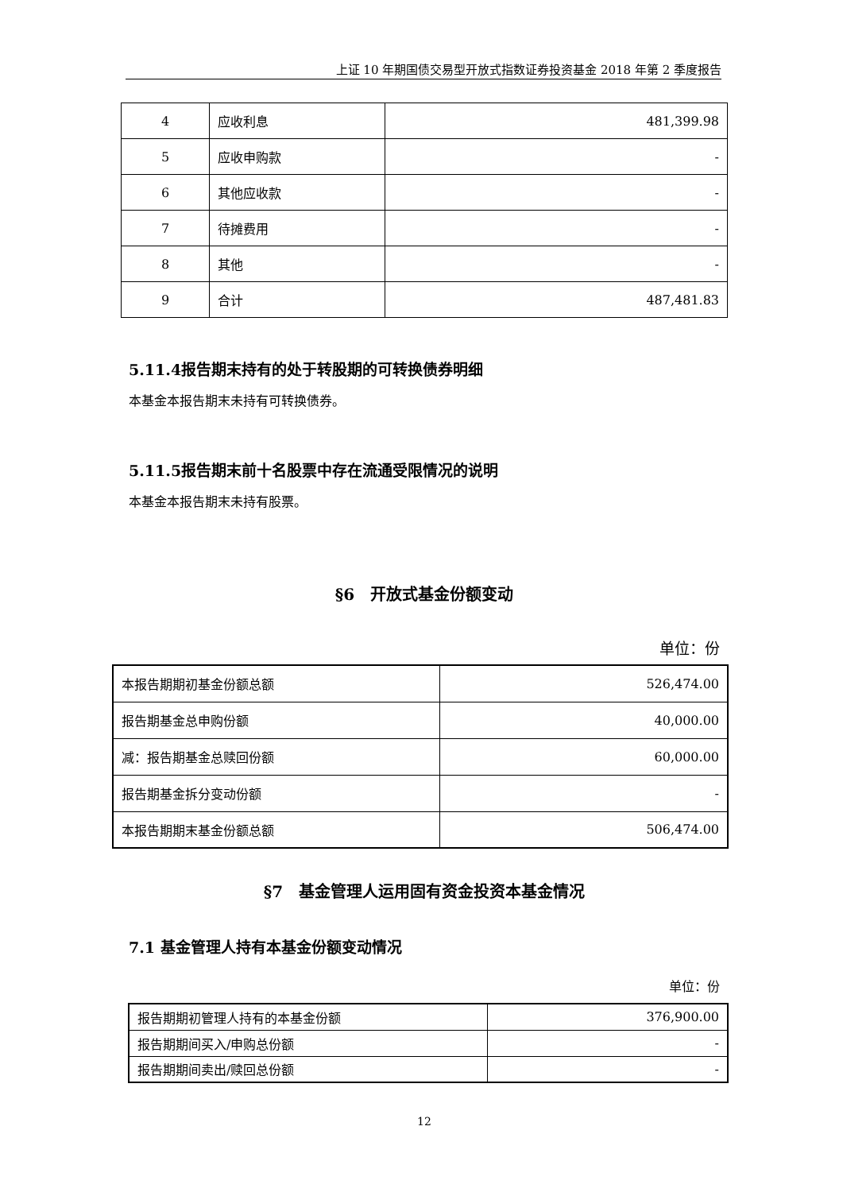上证 10 年期国债交易型开放式指数证券投资基金 2018 年第 2 季度报告
| 4 | 应收利息 | 481,399.98 |
| 5 | 应收申购款 | - |
| 6 | 其他应收款 | - |
| 7 | 待摊费用 | - |
| 8 | 其他 | - |
| 9 | 合计 | 487,481.83 |
5.11.4报告期末持有的处于转股期的可转换债券明细
本基金本报告期末未持有可转换债券。
5.11.5报告期末前十名股票中存在流通受限情况的说明
本基金本报告期末未持有股票。
§6　开放式基金份额变动
单位：份
| 本报告期期初基金份额总额 | 526,474.00 |
| 报告期基金总申购份额 | 40,000.00 |
| 减：报告期基金总赎回份额 | 60,000.00 |
| 报告期基金拆分变动份额 | - |
| 本报告期期末基金份额总额 | 506,474.00 |
§7　基金管理人运用固有资金投资本基金情况
7.1 基金管理人持有本基金份额变动情况
单位：份
| 报告期期初管理人持有的本基金份额 | 376,900.00 |
| 报告期期间买入/申购总份额 | - |
| 报告期期间卖出/赎回总份额 | - |
12